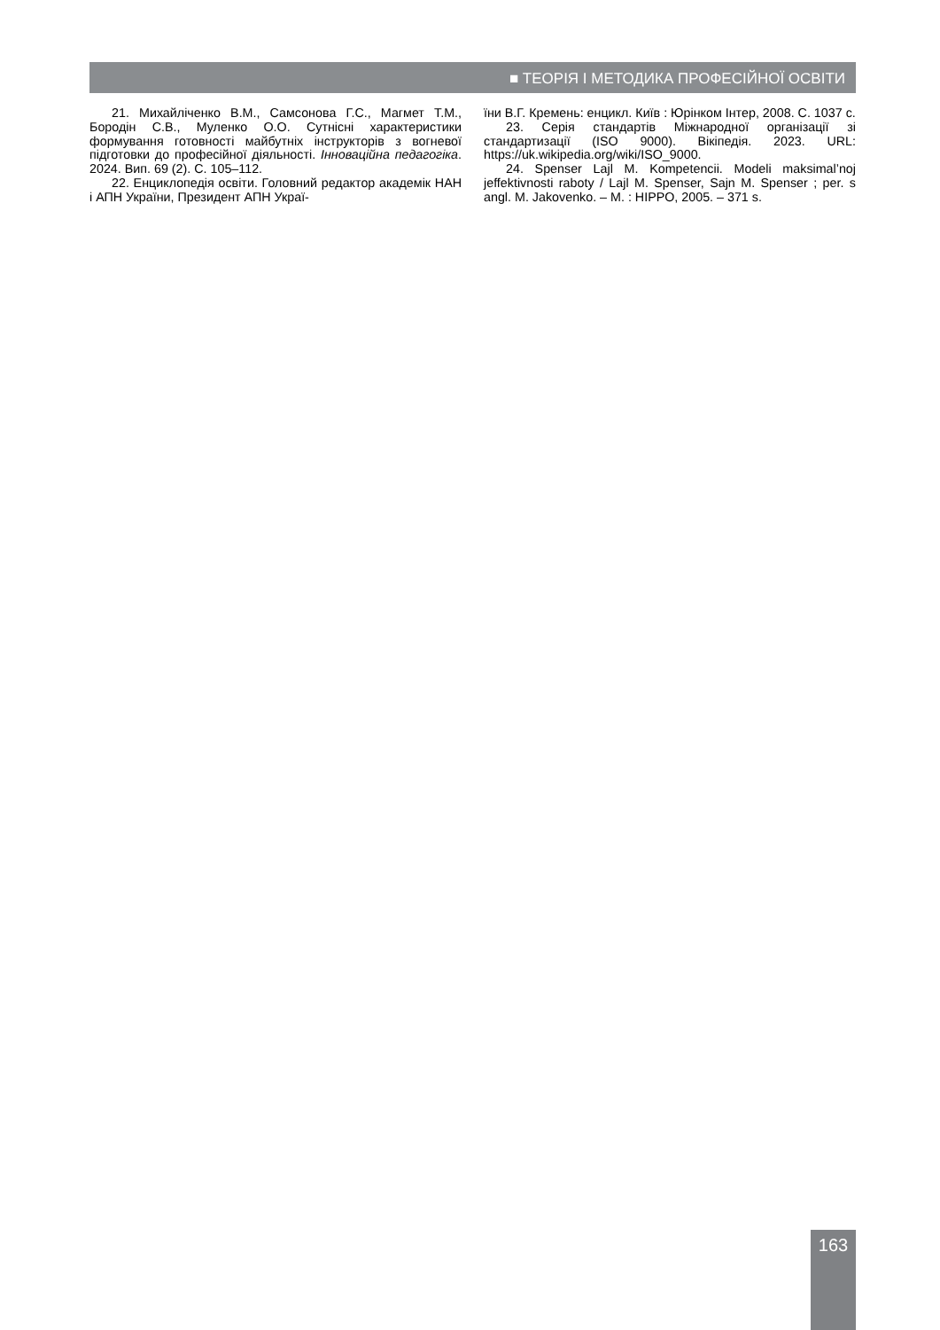■ ТЕОРІЯ І МЕТОДИКА ПРОФЕСІЙНОЇ ОСВІТИ
21. Михайліченко В.М., Самсонова Г.С., Магмет Т.М., Бородін С.В., Муленко О.О. Сутнісні характеристики формування готовності майбутніх інструкторів з вогневої підготовки до професійної діяльності. Інноваційна педагогіка. 2024. Вип. 69 (2). С. 105–112.
22. Енциклопедія освіти. Головний редактор академік НАН і АПН України, Президент АПН Украї-
їни В.Г. Кремень: енцикл. Київ : Юрінком Інтер, 2008. С. 1037 с.
23. Серія стандартів Міжнародної організації зі стандартизації (ISO 9000). Вікіпедія. 2023. URL: https://uk.wikipedia.org/wiki/ISO_9000.
24. Spenser Lajl M. Kompetencii. Modeli maksimal’noj jeffektivnosti raboty / Lajl M. Spenser, Sajn M. Spenser ; per. s angl. M. Jakovenko. – M. : HIPPO, 2005. – 371 s.
163